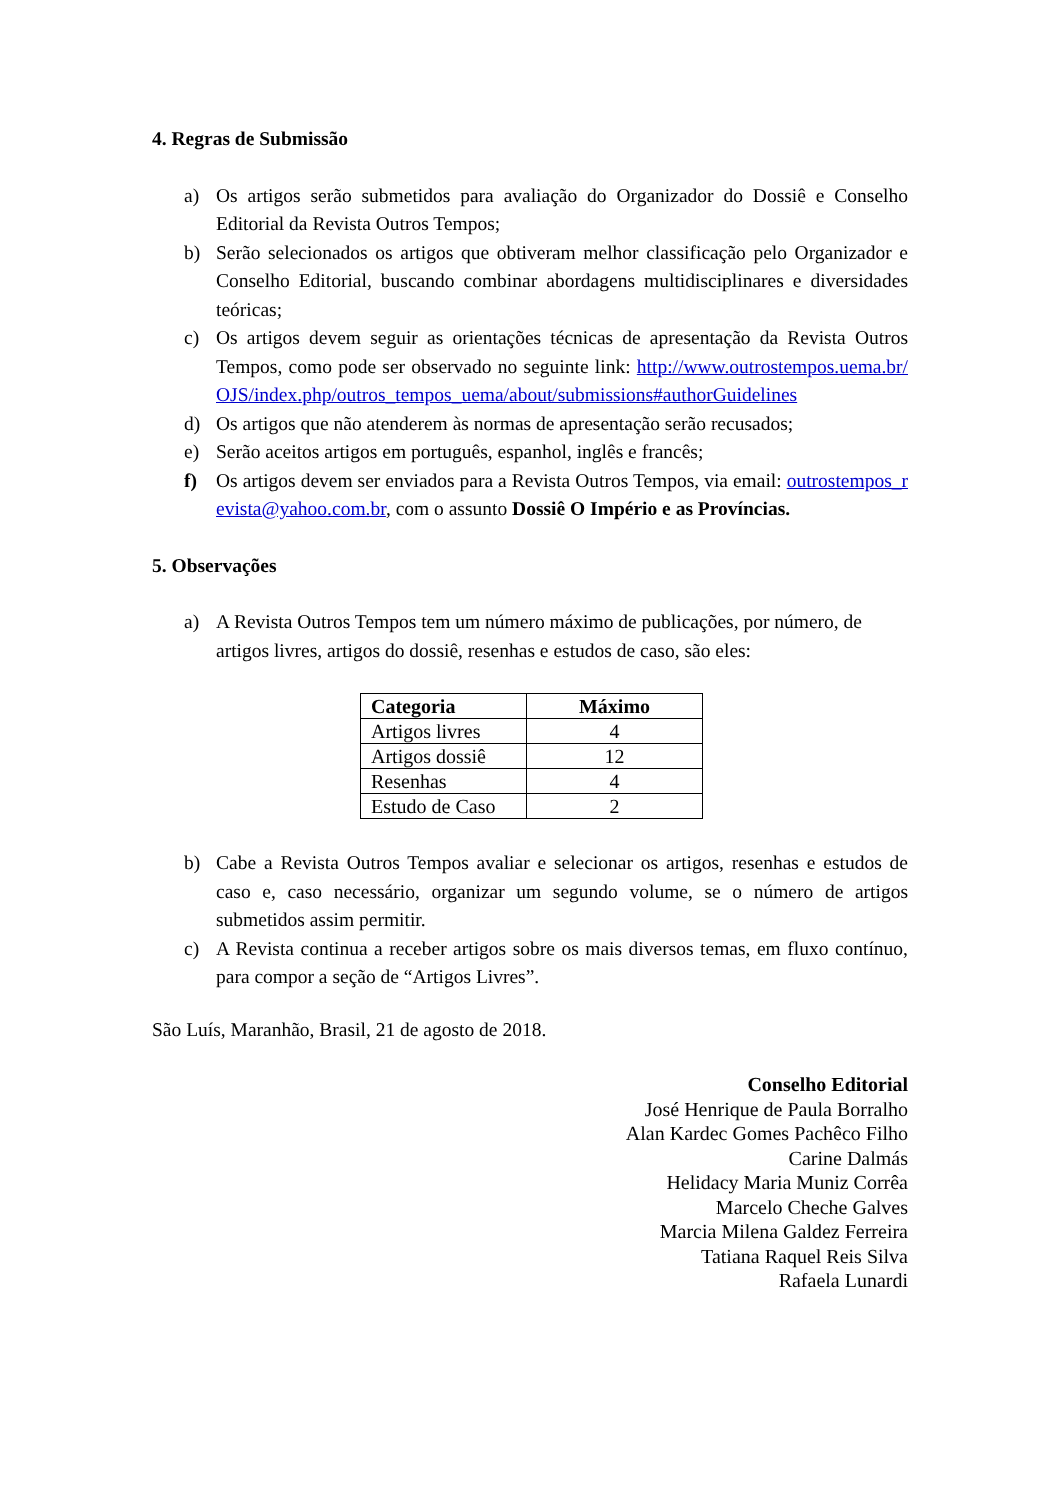4. Regras de Submissão
a) Os artigos serão submetidos para avaliação do Organizador do Dossiê e Conselho Editorial da Revista Outros Tempos;
b) Serão selecionados os artigos que obtiveram melhor classificação pelo Organizador e Conselho Editorial, buscando combinar abordagens multidisciplinares e diversidades teóricas;
c) Os artigos devem seguir as orientações técnicas de apresentação da Revista Outros Tempos, como pode ser observado no seguinte link: http://www.outrostempos.uema.br/OJS/index.php/outros_tempos_uema/about/submissions#authorGuidelines
d) Os artigos que não atenderem às normas de apresentação serão recusados;
e) Serão aceitos artigos em português, espanhol, inglês e francês;
f) Os artigos devem ser enviados para a Revista Outros Tempos, via email: outrostempos_revista@yahoo.com.br, com o assunto Dossiê O Império e as Províncias.
5. Observações
a) A Revista Outros Tempos tem um número máximo de publicações, por número, de artigos livres, artigos do dossiê, resenhas e estudos de caso, são eles:
| Categoria | Máximo |
| --- | --- |
| Artigos livres | 4 |
| Artigos dossiê | 12 |
| Resenhas | 4 |
| Estudo de Caso | 2 |
b) Cabe a Revista Outros Tempos avaliar e selecionar os artigos, resenhas e estudos de caso e, caso necessário, organizar um segundo volume, se o número de artigos submetidos assim permitir.
c) A Revista continua a receber artigos sobre os mais diversos temas, em fluxo contínuo, para compor a seção de “Artigos Livres”.
São Luís, Maranhão, Brasil, 21 de agosto de 2018.
Conselho Editorial
José Henrique de Paula Borralho
Alan Kardec Gomes Pachêco Filho
Carine Dalmás
Helidacy Maria Muniz Corrêa
Marcelo Cheche Galves
Marcia Milena Galdez Ferreira
Tatiana Raquel Reis Silva
Rafaela Lunardi